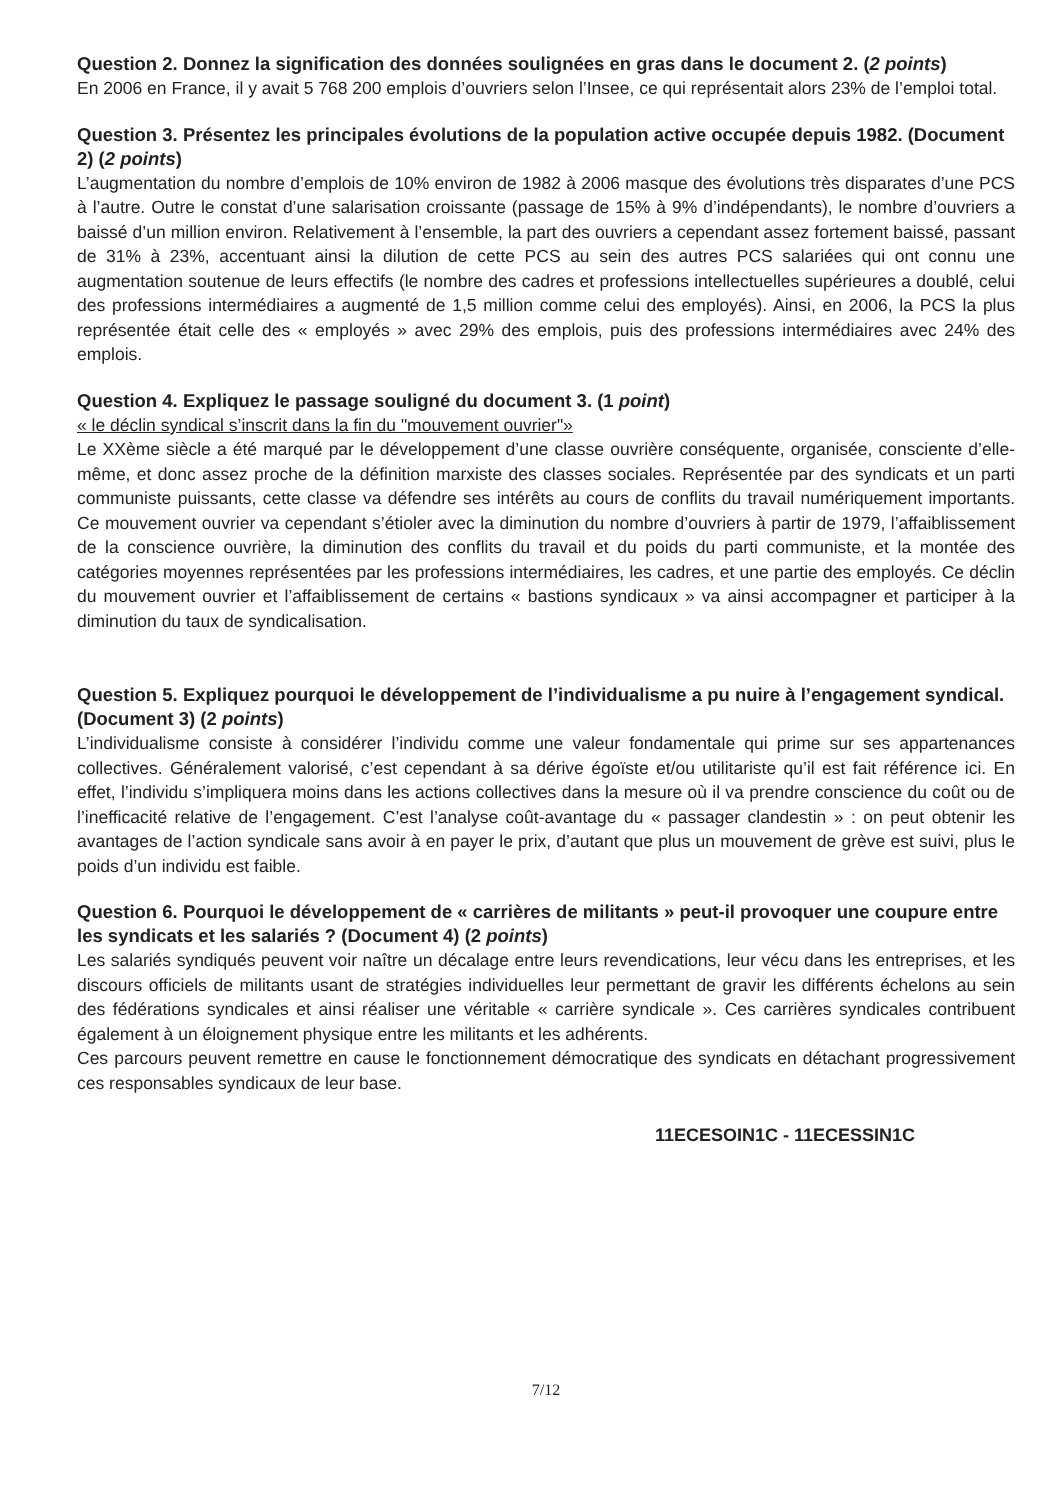Question 2. Donnez la signification des données soulignées en gras dans le document 2. (2 points)
En 2006 en France, il y avait 5 768 200 emplois d’ouvriers selon l’Insee, ce qui représentait alors 23% de l’emploi total.
Question 3. Présentez les principales évolutions de la population active occupée depuis 1982. (Document 2) (2 points)
L’augmentation du nombre d’emplois de 10% environ de 1982 à 2006 masque des évolutions très disparates d’une PCS à l’autre. Outre le constat d’une salarisation croissante (passage de 15% à 9% d’indépendants), le nombre d’ouvriers a baissé d’un million environ. Relativement à l’ensemble, la part des ouvriers a cependant assez fortement baissé, passant de 31% à 23%, accentuant ainsi la dilution de cette PCS au sein des autres PCS salariées qui ont connu une augmentation soutenue de leurs effectifs (le nombre des cadres et professions intellectuelles supérieures a doublé, celui des professions intermédiaires a augmenté de 1,5 million comme celui des employés). Ainsi, en 2006, la PCS la plus représentée était celle des « employés » avec 29% des emplois, puis des professions intermédiaires avec 24% des emplois.
Question 4. Expliquez le passage souligné du document 3. (1 point)
« le déclin syndical s’inscrit dans la fin du "mouvement ouvrier"»
Le XXème siècle a été marqué par le développement d’une classe ouvrière conséquente, organisée, consciente d’elle-même, et donc assez proche de la définition marxiste des classes sociales. Représentée par des syndicats et un parti communiste puissants, cette classe va défendre ses intérêts au cours de conflits du travail numériquement importants. Ce mouvement ouvrier va cependant s’étioler avec la diminution du nombre d’ouvriers à partir de 1979, l’affaiblissement de la conscience ouvrière, la diminution des conflits du travail et du poids du parti communiste, et la montée des catégories moyennes représentées par les professions intermédiaires, les cadres, et une partie des employés. Ce déclin du mouvement ouvrier et l’affaiblissement de certains « bastions syndicaux » va ainsi accompagner et participer à la diminution du taux de syndicalisation.
Question 5. Expliquez pourquoi le développement de l’individualisme a pu nuire à l’engagement syndical. (Document 3) (2 points)
L’individualisme consiste à considérer l’individu comme une valeur fondamentale qui prime sur ses appartenances collectives. Généralement valorisé, c’est cependant à sa dérive égoïste et/ou utilitariste qu’il est fait référence ici. En effet, l’individu s’impliquera moins dans les actions collectives dans la mesure où il va prendre conscience du coût ou de l’inefficacité relative de l’engagement. C’est l’analyse coût-avantage du « passager clandestin » : on peut obtenir les avantages de l’action syndicale sans avoir à en payer le prix, d’autant que plus un mouvement de grève est suivi, plus le poids d’un individu est faible.
Question 6. Pourquoi le développement de « carrières de militants » peut-il provoquer une coupure entre les syndicats et les salariés ? (Document 4) (2 points)
Les salariés syndiqués peuvent voir naître un décalage entre leurs revendications, leur vécu dans les entreprises, et les discours officiels de militants usant de stratégies individuelles leur permettant de gravir les différents échelons au sein des fédérations syndicales et ainsi réaliser une véritable « carrière syndicale ». Ces carrières syndicales contribuent également à un éloignement physique entre les militants et les adhérents.
Ces parcours peuvent remettre en cause le fonctionnement démocratique des syndicats en détachant progressivement ces responsables syndicaux de leur base.
11ECESOIN1C - 11ECESSIN1C
7/12